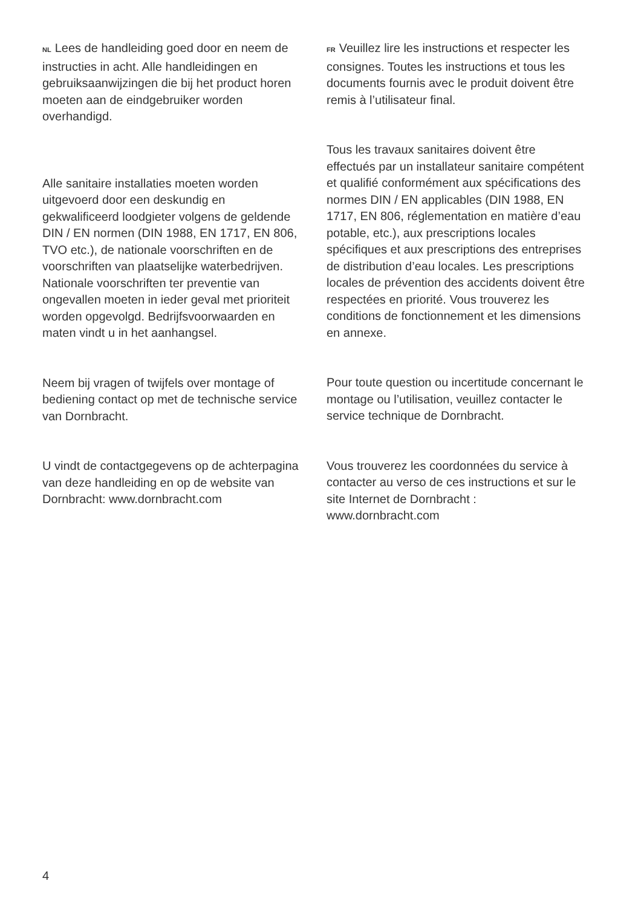NL Lees de handleiding goed door en neem de instructies in acht. Alle handleidingen en gebruiksaanwijzingen die bij het product horen moeten aan de eindgebruiker worden overhandigd.
Alle sanitaire installaties moeten worden uitgevoerd door een deskundig en gekwalificeerd loodgieter volgens de geldende DIN / EN normen (DIN 1988, EN 1717, EN 806, TVO etc.), de nationale voorschriften en de voorschriften van plaatselijke waterbedrijven. Nationale voorschriften ter preventie van ongevallen moeten in ieder geval met prioriteit worden opgevolgd. Bedrijfsvoorwaarden en maten vindt u in het aanhangsel.
Neem bij vragen of twijfels over montage of bediening contact op met de technische service van Dornbracht.
U vindt de contactgegevens op de achterpagina van deze handleiding en op de website van Dornbracht: www.dornbracht.com
FR Veuillez lire les instructions et respecter les consignes. Toutes les instructions et tous les documents fournis avec le produit doivent être remis à l’utilisateur final.
Tous les travaux sanitaires doivent être effectués par un installateur sanitaire compétent et qualifié conformément aux spécifications des normes DIN / EN applicables (DIN 1988, EN 1717, EN 806, réglementation en matière d’eau potable, etc.), aux prescriptions locales spécifiques et aux prescriptions des entreprises de distribution d’eau locales. Les prescriptions locales de prévention des accidents doivent être respectées en priorité. Vous trouverez les conditions de fonctionnement et les dimensions en annexe.
Pour toute question ou incertitude concernant le montage ou l’utilisation, veuillez contacter le service technique de Dornbracht.
Vous trouverez les coordonnées du service à contacter au verso de ces instructions et sur le site Internet de Dornbracht : www.dornbracht.com
4